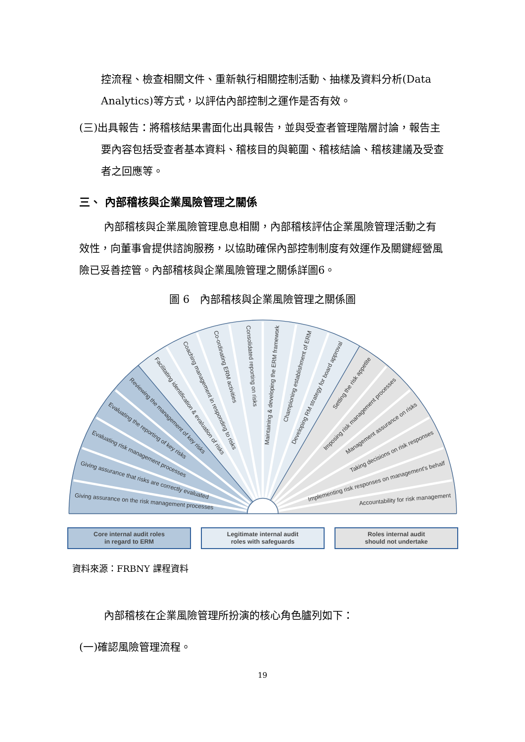控流程、檢查相關文件、重新執行相關控制活動、抽樣及資料分析(Data Analytics)等方式，以評估內部控制之運作是否有效。
(三)出具報告：將稽核結果書面化出具報告，並與受查者管理階層討論，報告主要內容包括受查者基本資料、稽核目的與範圍、稽核結論、稽核建議及受查者之回應等。
三、 內部稽核與企業風險管理之關係
內部稽核與企業風險管理息息相關，內部稽核評估企業風險管理活動之有效性，向董事會提供諮詢服務，以協助確保內部控制制度有效運作及關鍵經營風險已妥善控管。內部稽核與企業風險管理之關係詳圖6。
圖 6　內部稽核與企業風險管理之關係圖
Giving assurance on the risk management processes
Giving assurance that risks are correctly evaluated
Evaluating risk management processes
Evaluating the reporting of key risks
Reviewing the management of key risks
Facilitating identification & evaluation of risks
Coaching management in responding to risks
Co-ordinating ERM activities
Consolidated reporting on risks
Maintaining & developing the ERM framework
Championing establishment of ERM
Developing RM strategy for board approval
Setting the risk appetite
Imposing risk management processes
Management assurance on risks
Taking decisions on risk responses
Implementing risk responses on management's behalf
Accountability for risk management
Core internal audit roles
in regard to ERM
Legitimate internal audit
roles with safeguards
Roles internal audit
should not undertake
資料來源：FRBNY 課程資料
內部稽核在企業風險管理所扮演的核心角色臚列如下：
(一)確認風險管理流程。
19